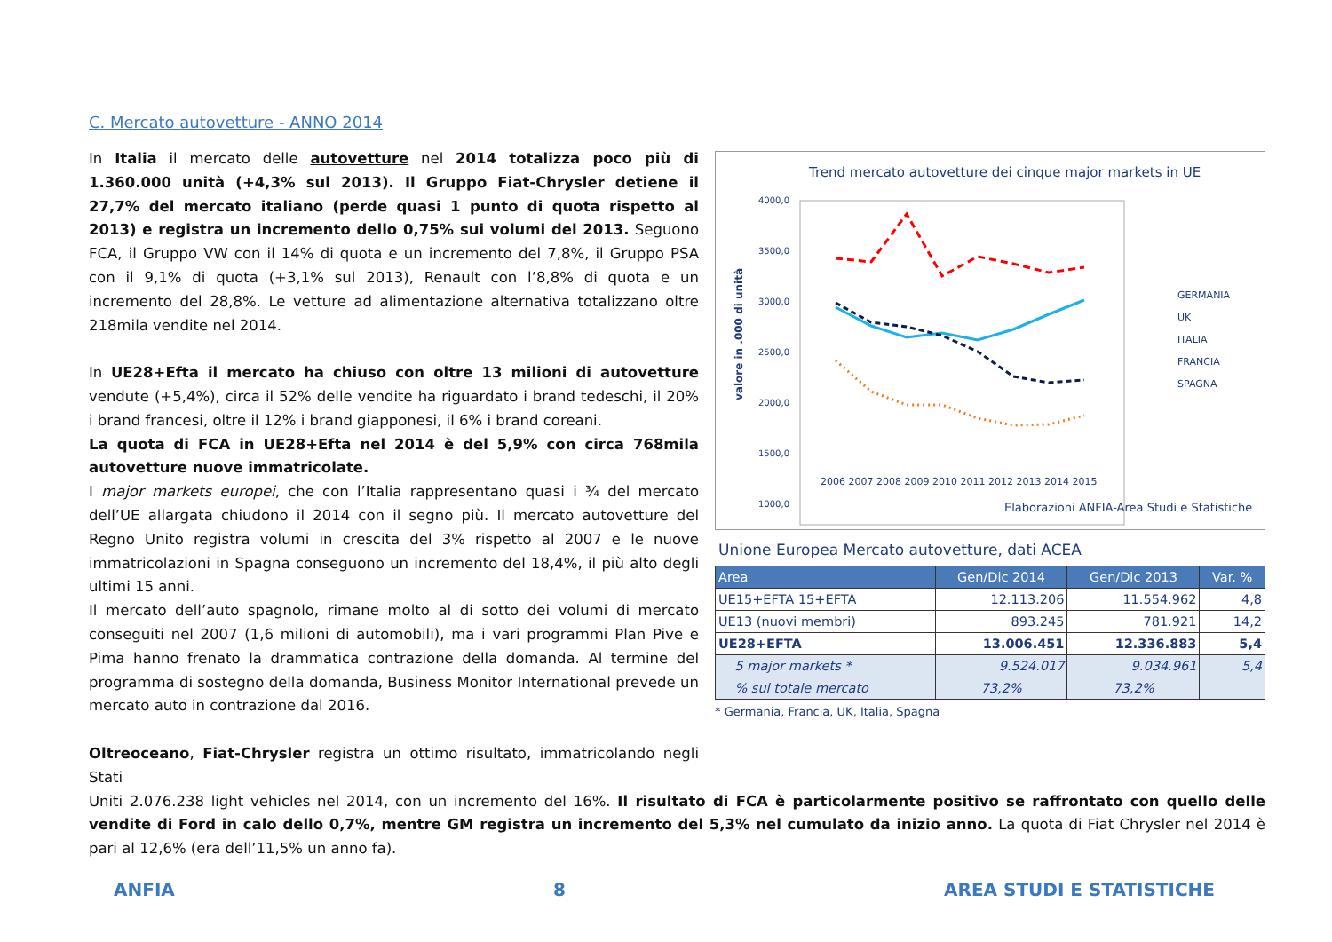C. Mercato autovetture - ANNO 2014
In Italia il mercato delle autovetture nel 2014 totalizza poco più di 1.360.000 unità (+4,3% sul 2013). Il Gruppo Fiat-Chrysler detiene il 27,7% del mercato italiano (perde quasi 1 punto di quota rispetto al 2013) e registra un incremento dello 0,75% sui volumi del 2013. Seguono FCA, il Gruppo VW con il 14% di quota e un incremento del 7,8%, il Gruppo PSA con il 9,1% di quota (+3,1% sul 2013), Renault con l’8,8% di quota e un incremento del 28,8%. Le vetture ad alimentazione alternativa totalizzano oltre 218mila vendite nel 2014.
In UE28+Efta il mercato ha chiuso con oltre 13 milioni di autovetture vendute (+5,4%), circa il 52% delle vendite ha riguardato i brand tedeschi, il 20% i brand francesi, oltre il 12% i brand giapponesi, il 6% i brand coreani.
La quota di FCA in UE28+Efta nel 2014 è del 5,9% con circa 768mila autovetture nuove immatricolate.
I major markets europei, che con l’Italia rappresentano quasi i ¾ del mercato dell’UE allargata chiudono il 2014 con il segno più. Il mercato autovetture del Regno Unito registra volumi in crescita del 3% rispetto al 2007 e le nuove immatricolazioni in Spagna conseguono un incremento del 18,4%, il più alto degli ultimi 15 anni.
Il mercato dell’auto spagnolo, rimane molto al di sotto dei volumi di mercato conseguiti nel 2007 (1,6 milioni di automobili), ma i vari programmi Plan Pive e Pima hanno frenato la drammatica contrazione della domanda. Al termine del programma di sostegno della domanda, Business Monitor International prevede un mercato auto in contrazione dal 2016.
Oltreoceano, Fiat-Chrysler registra un ottimo risultato, immatricolando negli Stati
Trend mercato autovetture dei cinque major markets in UE
valore in .000 di unità
4000,0
3500,0
3000,0
2500,0
2000,0
1500,0
1000,0
.
GERMANIA
UK
ITALIA
FRANCIA
SPAGNA
2006 2007 2008 2009 2010 2011 2012 2013 2014 2015
Elaborazioni ANFIA-Area Studi e Statistiche
Unione Europea Mercato autovetture, dati ACEA
| Area | Gen/Dic 2014 | Gen/Dic 2013 | Var. % |
| --- | --- | --- | --- |
| UE15+EFTA 15+EFTA | 12.113.206 | 11.554.962 | 4,8 |
| UE13 (nuovi membri) | 893.245 | 781.921 | 14,2 |
| UE28+EFTA | 13.006.451 | 12.336.883 | 5,4 |
| 5 major markets * | 9.524.017 | 9.034.961 | 5,4 |
| % sul totale mercato | 73,2% | 73,2% | |
* Germania, Francia, UK, Italia, Spagna
Uniti 2.076.238 light vehicles nel 2014, con un incremento del 16%. Il risultato di FCA è particolarmente positivo se raffrontato con quello delle vendite di Ford in calo dello 0,7%, mentre GM registra un incremento del 5,3% nel cumulato da inizio anno. La quota di Fiat Chrysler nel 2014 è pari al 12,6% (era dell’11,5% un anno fa).
ANFIA 8 AREA STUDI E STATISTICHE